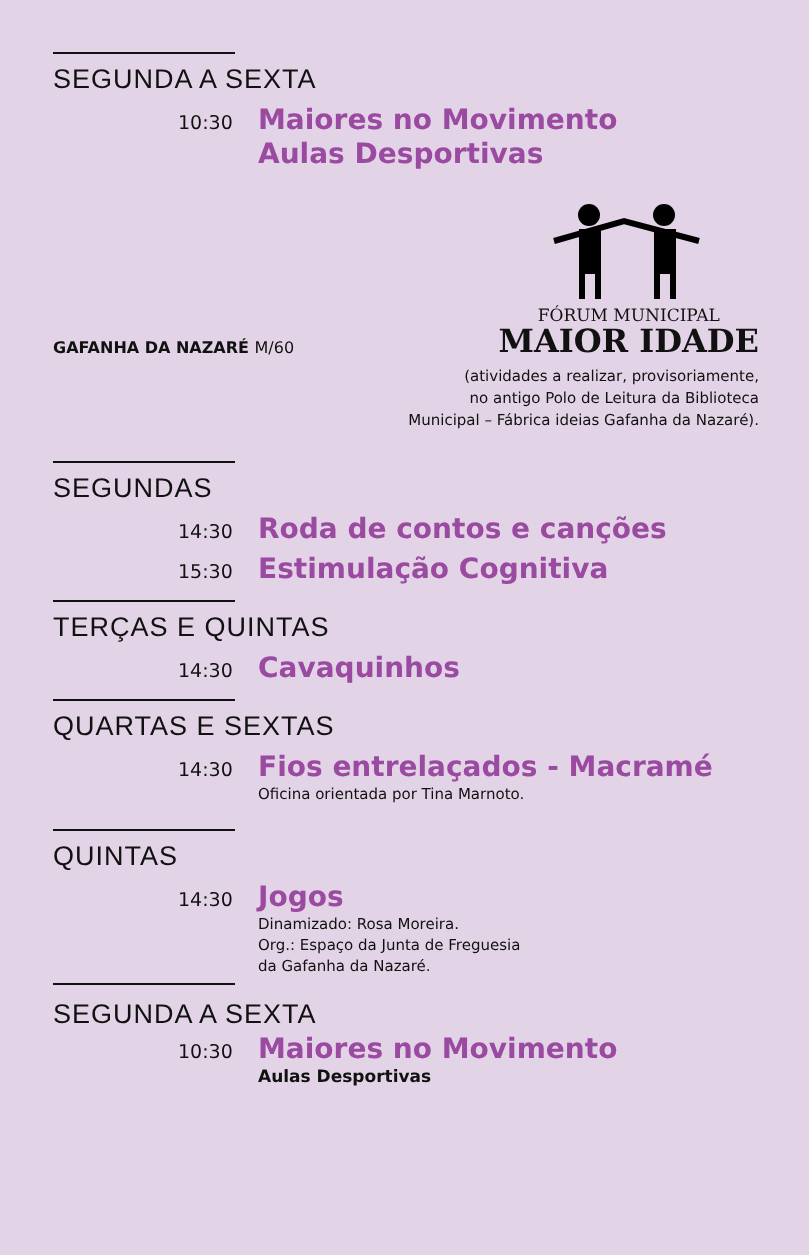SEGUNDA A SEXTA
10:30
Maiores no Movimento
Aulas Desportivas
GAFANHA DA NAZARÉ M/60
FÓRUM MUNICIPAL
MAIOR IDADE
(atividades a realizar, provisoriamente,
no antigo Polo de Leitura da Biblioteca
Municipal – Fábrica ideias Gafanha da Nazaré).
SEGUNDAS
14:30
Roda de contos e canções
15:30
Estimulação Cognitiva
TERÇAS E QUINTAS
14:30
Cavaquinhos
QUARTAS E SEXTAS
14:30
Fios entrelaçados - Macramé
Oficina orientada por Tina Marnoto.
QUINTAS
14:30
Jogos
Dinamizado: Rosa Moreira.
Org.: Espaço da Junta de Freguesia
da Gafanha da Nazaré.
SEGUNDA A SEXTA
10:30
Maiores no Movimento
Aulas Desportivas